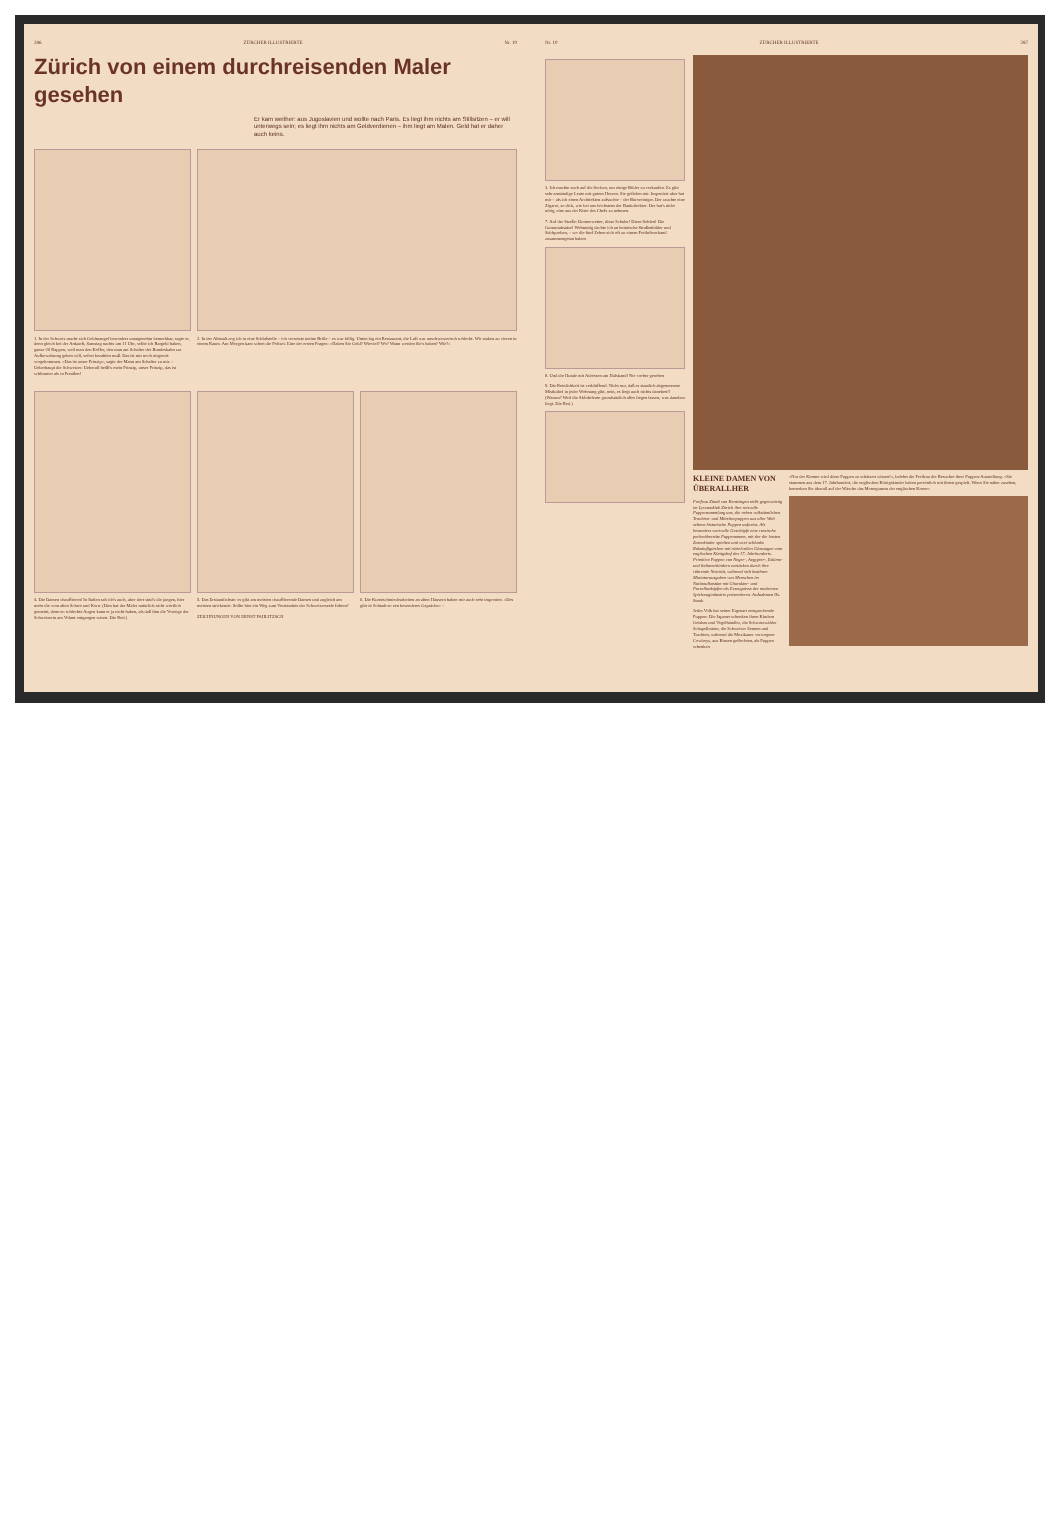286 ZÜRCHER ILLUSTRIERTE Nr. 10
Zürich von einem durchreisenden Maler gesehen
Er kam weither: aus Jugoslavien und wollte nach Paris. Es liegt ihm nichts am Stillsitzen – er will unterwegs sein; es liegt ihm nichts am Geldverdienen – ihm liegt am Malen. Geld hat er daher auch keins.
1. In der Schweiz macht sich Geldmangel besonders unangenehm bemerkbar, sagte er, denn gleich bei der Ankunft, Samstag nachts um 11 Uhr, sollte ich Bargeld haben, ganze 20 Rappen, weil man den Koffer, den man am Schalter der Bundesbahn zur Aufbewahrung geben will, sofort bezahlen muß. Das ist mir noch nirgends vorgekommen. «Das ist unser Prinzip», sagte der Mann am Schalter zu mir. – Ueberhaupt die Schweizer: Ueberall heißt's mein Prinzip, unser Prinzip, das ist schlimmer als in Preußen!
2. In der Altstadt zog ich in eine Schlafstelle – ich versetzte meine Brille – es war billig. Unten lag ein Restaurant, die Luft war unschwerzerisch schlecht. Wir staken zu vieren in einem Raum. Am Morgen kam schon die Polizei. Eine der ersten Fragen: «Haben Sie Geld? Wieviel? Wo? Wann werden Sie's haben? Wie?»
4. Die Damen chauffieren! In Italien sah ich's auch, aber dort sind's die jungen, hier mehr die vom alten Schrot und Korn. (Dies hat der Maler natürlich nicht wörtlich gemeint, denn so schlechte Augen kann er ja nicht haben, als daß ihm die Vorzüge der Schweizerin am Volant entgangen wären. Die Red.)
5. Das Erstaunlichste: es gibt am meisten chauffierende Damen und zugleich am meisten strickende. Sollte hier ein Weg zum Verständnis der Schweizerseele führen?
ZEICHNUNGEN VON ERNST PAHLITZSCH
6. Die Kunstschmiedearbeiten an alten Häusern haben mir auch sehr imponiert. «Des gibt dr Schtadt so een besonderes Gepräche» –
Nr. 10 ZÜRCHER ILLUSTRIERTE 287
3. Ich machte auch auf die Socken, um einige Bilder zu verkaufen. Es gibt sehr anständige Leute mit gutem Herzen. Sie gefielen mir. Imponiert aber hat mir – als ich einen Architekten aufsuchte – der Büroreiniger. Der rauchte eine Zigarre, so dick, wie bei uns höchstens der Bankdirektor. Der hat's nicht nötig, eine aus der Kiste des Chefs zu nehmen.
7. Auf der Straße: Donnerwetter, diese Schuhe! Diese Sohlen! Die Gummiabsätze! Wehmütig dachte ich an heimische Straßenbilder und Stichproben, – wo die fünf Zehen sich oft zu einem Freiluftverband zusammengetan haben
8. Und die Hunde mit Adressen am Halsband! Nie vorher gesehen
9. Die Reinlichkeit ist verblüffend. Nicht nur, daß es staatlich abgemessene Mistkübel in jeder Wohnung gibt, nein, es liegt auch nichts daneben!! (Warum? Weil die Abfuhrleute grundsätzlich alles liegen lassen, was daneben liegt. Die Red.)
KLEINE DAMEN VON ÜBERALLHER
Freifrau Zündt von Kentzingen stellt gegenwärtig im Lyceumklub Zürich ihre reizvolle Puppensammlung aus, die neben volkstümlichen Trachten- und Märchenpuppen aus aller Welt seltene historische Puppen aufweist. Als besonders wertvolle Geschöpfe eine russische perlenübersäte Puppenamme, mit der die letzten Zarenkinder spielten und zwei schlanke Rokokofigürchen mit rätselvollen Glasaugen vom englischen Königshof des 17. Jahrhunderts. Primitive Puppen von Neger-, Aegypter-, Eskimo- und Indianerkindern entzücken durch ihre rührende Naivität, während sich kostbare Miniaturausgaben von Menschen im Nationalkostüm mit Charakter- und Porzellanköpfen als Erzeugnisse der modernen Spielzeugindustrie präsentieren. Aufnahmen Hs. Staub
Jedes Volk hat seiner Eigenart entsprechende Puppen: Die Japaner schenken ihren Kindern Geishas und Vogelhändler, die Schwarzwälder Schapelbräute, die Schweizer Sennen und Trachten, während die Mexikaner verwegene Cowboys, aus Binsen geflochten, als Puppen schenken
«Nur der Kenner wird diese Puppen zu schätzen wissen!», belehrt die Freifrau die Besucher ihrer Puppen-Ausstellung. «Sie stammen aus dem 17. Jahrhundert, die englischen Königskinder haben persönlich mit ihnen gespielt. Wenn Sie näher zusehen, bemerken Sie überall auf der Wäsche das Monogramm der englischen Krone»